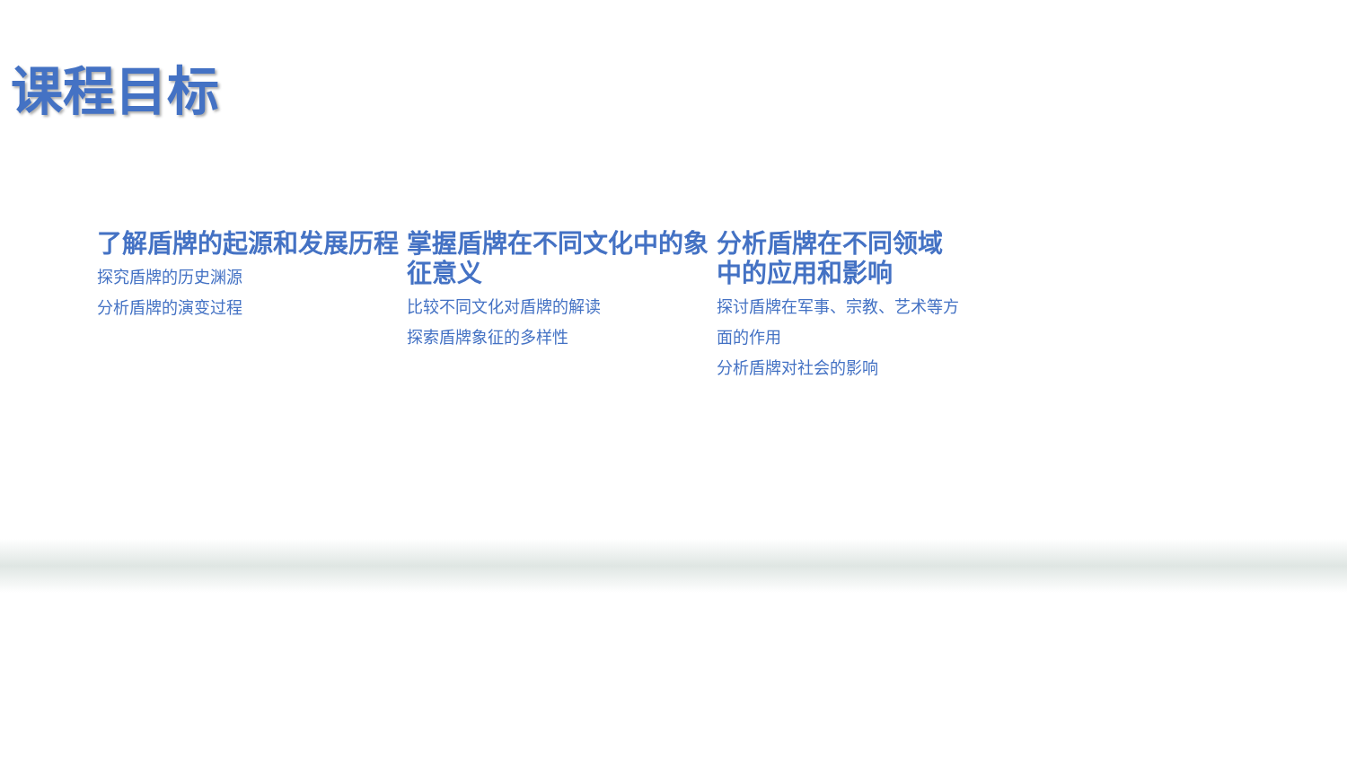课程目标
了解盾牌的起源和发展历程
探究盾牌的历史渊源
分析盾牌的演变过程
掌握盾牌在不同文化中的象征意义
比较不同文化对盾牌的解读
探索盾牌象征的多样性
分析盾牌在不同领域中的应用和影响
探讨盾牌在军事、宗教、艺术等方面的作用
分析盾牌对社会的影响